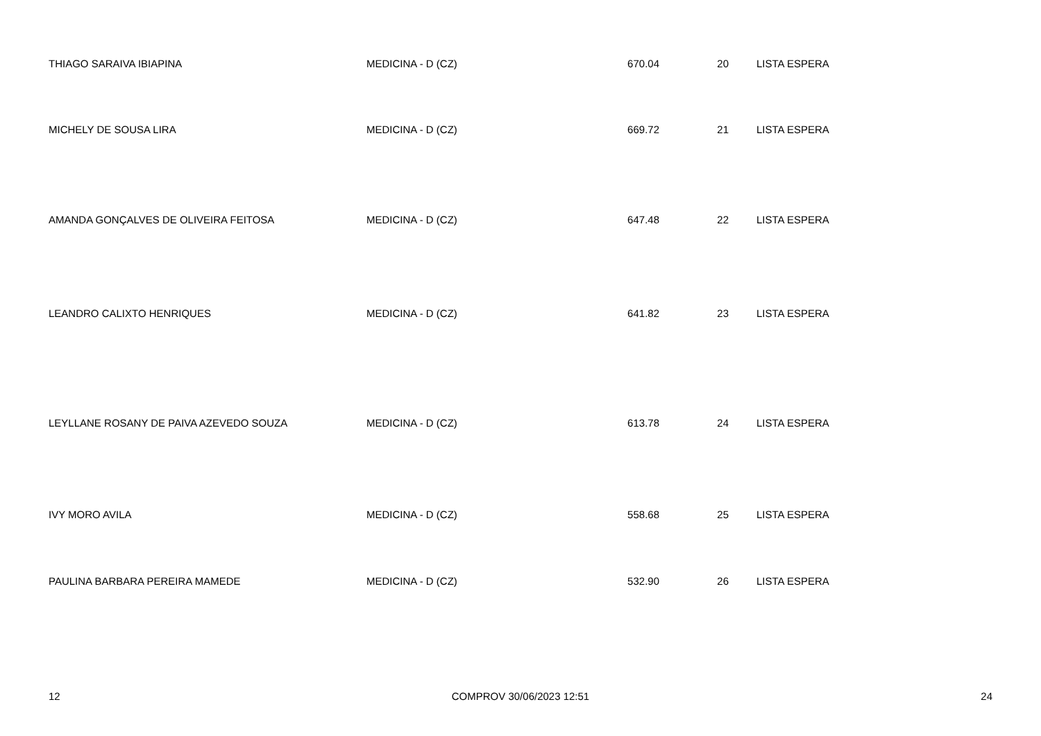| THIAGO SARAIVA IBIAPINA | MEDICINA - D (CZ) | 670.04 | 20 | LISTA ESPERA |
| MICHELY DE SOUSA LIRA | MEDICINA - D (CZ) | 669.72 | 21 | LISTA ESPERA |
| AMANDA GONÇALVES DE OLIVEIRA FEITOSA | MEDICINA - D (CZ) | 647.48 | 22 | LISTA ESPERA |
| LEANDRO CALIXTO HENRIQUES | MEDICINA - D (CZ) | 641.82 | 23 | LISTA ESPERA |
| LEYLLANE ROSANY DE PAIVA AZEVEDO SOUZA | MEDICINA - D (CZ) | 613.78 | 24 | LISTA ESPERA |
| IVY MORO AVILA | MEDICINA - D (CZ) | 558.68 | 25 | LISTA ESPERA |
| PAULINA BARBARA PEREIRA MAMEDE | MEDICINA - D (CZ) | 532.90 | 26 | LISTA ESPERA |
12 COMPROV 30/06/2023 12:51 24